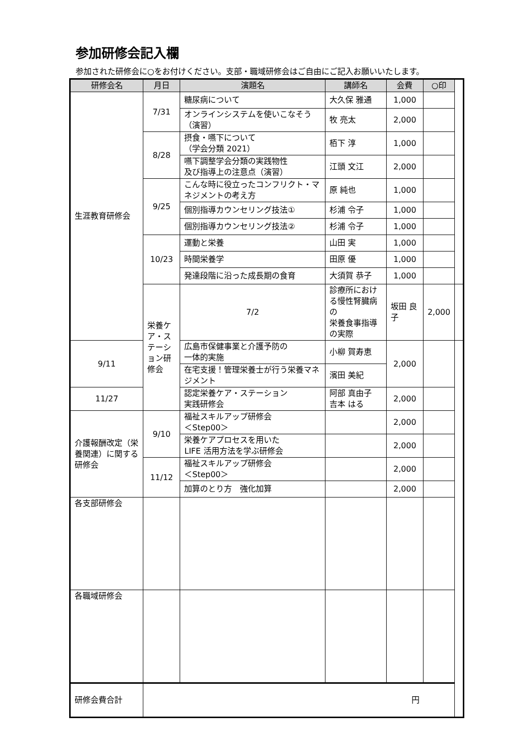参加研修会記入欄
参加された研修会に○をお付けください。支部・職域研修会はご自由にご記入お願いいたします。
| 研修会名 | 月日 | 演題名 | 講師名 | 会費 | ○印 | |
| --- | --- | --- | --- | --- | --- | --- |
| 生涯教育研修会 | 7/31 | 糖尿病について | 大久保 雅通 | 1,000 | | |
| | | オンラインシステムを使いこなそう （演習） | 牧 亮太 | 2,000 | | |
| | 8/28 | 摂食・嚥下について （学会分類 2021） | 栢下 淳 | 1,000 | | |
| | | 嚥下調整学会分類の実践物性 及び指導上の注意点（演習） | 江頭 文江 | 2,000 | | |
| | 9/25 | こんな時に役立ったコンフリクト・マネジメントの考え方 | 原 純也 | 1,000 | | |
| | | 個別指導カウンセリング技法① | 杉浦 令子 | 1,000 | | |
| | | 個別指導カウンセリング技法② | 杉浦 令子 | 1,000 | | |
| | 10/23 | 運動と栄養 | 山田 実 | 1,000 | | |
| | | 時間栄養学 | 田原 優 | 1,000 | | |
| | | 発達段階に沿った成長期の食育 | 大須賀 恭子 | 1,000 | | |
| | 栄養ケア・ステーション研修会 | 7/2 | 診療所における慢性腎臓病の 栄養食事指導の実際 | 坂田 良子 | 2,000 | |
| 9/11 | | 広島市保健事業と介護予防の 一体的実施 | 小柳 賀寿恵 | 2,000 | | |
| | | 在宅支援！管理栄養士が行う栄養マネジメント | 濱田 美紀 | | | |
| 11/27 | | 認定栄養ケア・ステーション 実践研修会 | 阿部 真由子 吉本 はる | 2,000 | | |
| 介護報酬改定（栄養関連）に関する研修会 | 9/10 | 福祉スキルアップ研修会 ＜Step00＞ | | 2,000 | | |
| | | 栄養ケアプロセスを用いた LIFE 活用方法を学ぶ研修会 | | 2,000 | | |
| | 11/12 | 福祉スキルアップ研修会 ＜Step00＞ | | 2,000 | | |
| | | 加算のとり方 強化加算 | | 2,000 | | |
| 各支部研修会 | | | | | | |
| 各職域研修会 | | | | | | |
| 研修会費合計 | 円 | | | | | |